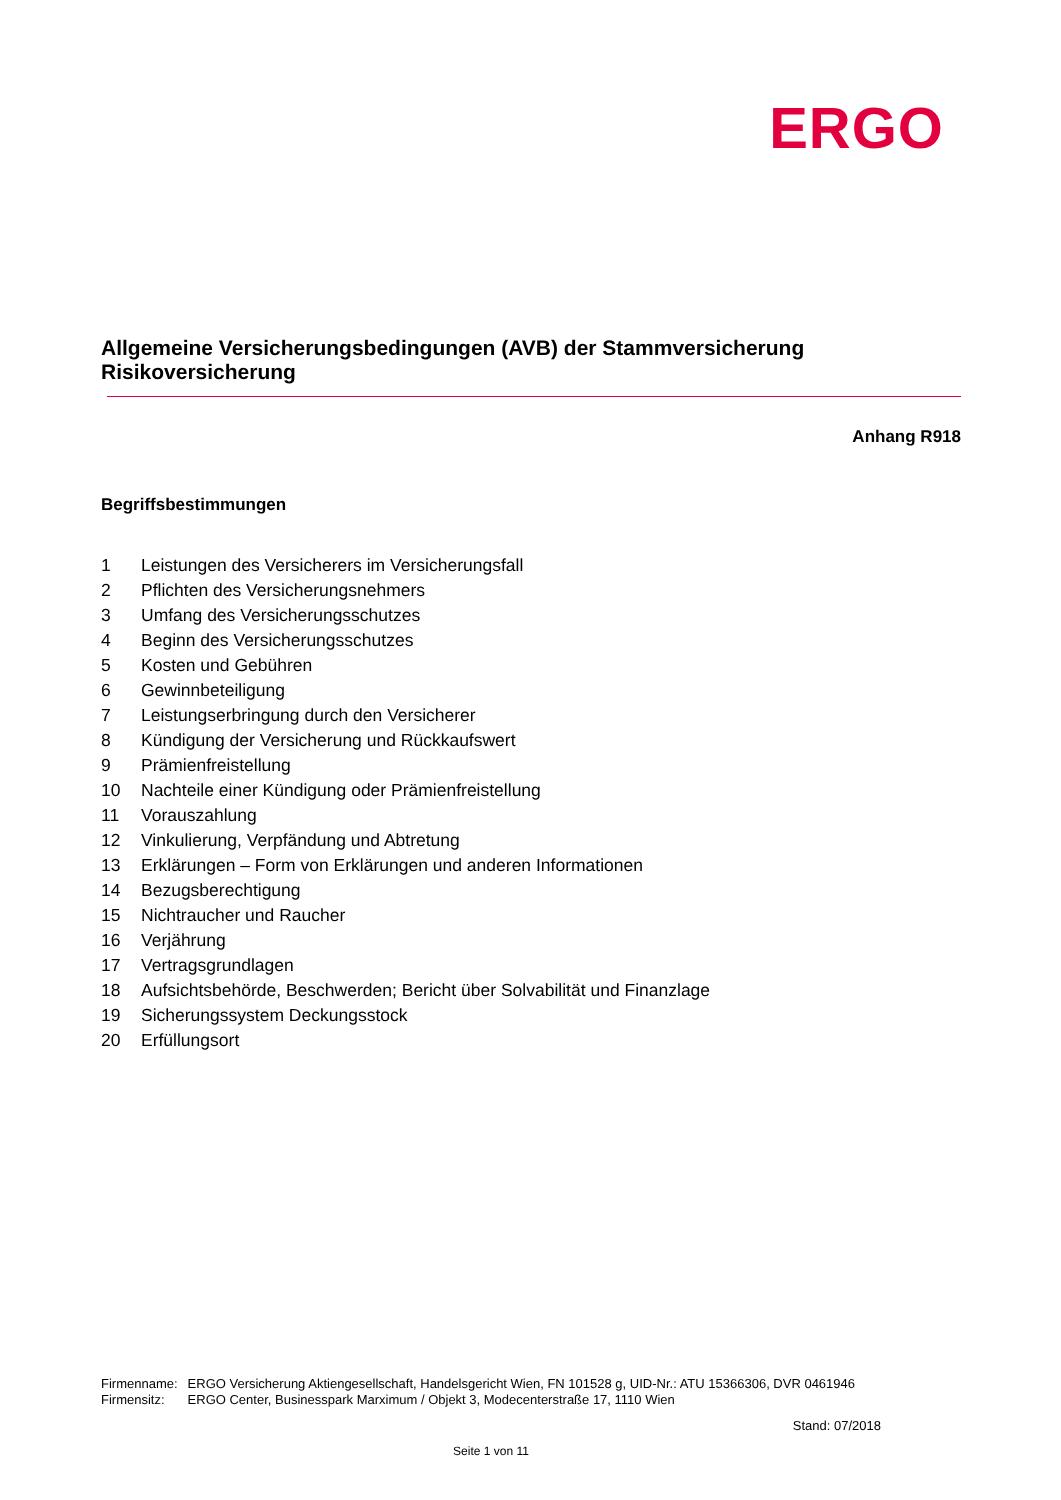ERGO
Allgemeine Versicherungsbedingungen (AVB) der Stammversicherung
Risikoversicherung
Anhang R918
Begriffsbestimmungen
1 Leistungen des Versicherers im Versicherungsfall
2 Pflichten des Versicherungsnehmers
3 Umfang des Versicherungsschutzes
4 Beginn des Versicherungsschutzes
5 Kosten und Gebühren
6 Gewinnbeteiligung
7 Leistungserbringung durch den Versicherer
8 Kündigung der Versicherung und Rückkaufswert
9 Prämienfreistellung
10 Nachteile einer Kündigung oder Prämienfreistellung
11 Vorauszahlung
12 Vinkulierung, Verpfändung und Abtretung
13 Erklärungen – Form von Erklärungen und anderen Informationen
14 Bezugsberechtigung
15 Nichtraucher und Raucher
16 Verjährung
17 Vertragsgrundlagen
18 Aufsichtsbehörde, Beschwerden; Bericht über Solvabilität und Finanzlage
19 Sicherungssystem Deckungsstock
20 Erfüllungsort
| Firmenname: | ERGO Versicherung Aktiengesellschaft, Handelsgericht Wien, FN 101528 g, UID-Nr.: ATU 15366306, DVR 0461946 |
| Firmensitz: | ERGO Center, Businesspark Marximum / Objekt 3, Modecenterstraße 17, 1110 Wien |
Stand: 07/2018
Seite 1 von 11